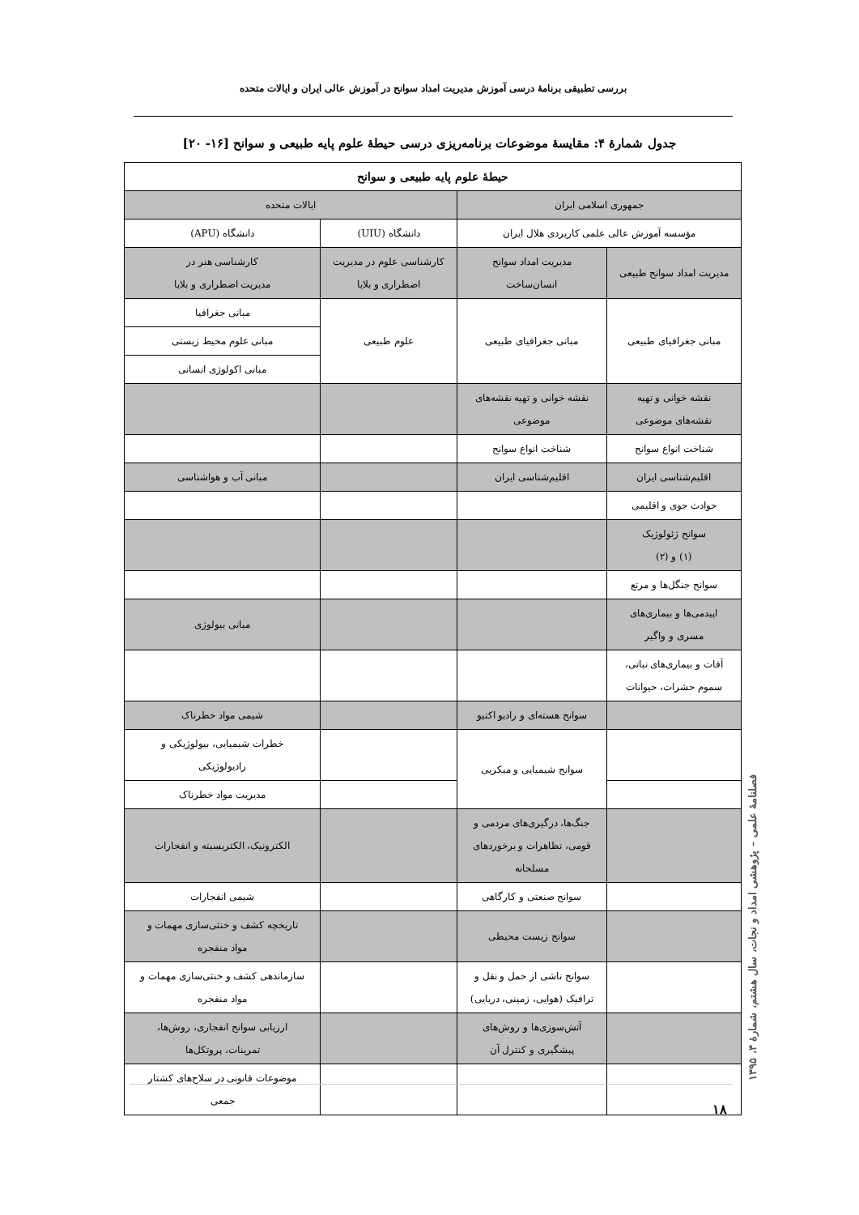بررسی تطبیقی برنامهٔ درسی آموزش مدیریت امداد سوانح در آموزش عالی ایران و ایالات متحده
جدول شمارهٔ ۴: مقایسهٔ موضوعات برنامه‌ریزی درسی حیطهٔ علوم پایه طبیعی و سوانح [۱۶- ۲۰]
| حیطهٔ علوم پایه طبیعی و سوانح | | | |
| --- | --- | --- | --- |
| جمهوری اسلامی ایران | | ایالات متحده | |
| مؤسسه آموزش عالی علمی کاربردی هلال ایران | | دانشگاه (UIU) | دانشگاه (APU) |
| مدیریت امداد سوانح طبیعی | مدیریت امداد سوانح انسان‌ساخت | کارشناسی علوم در مدیریت اضطراری و بلایا | کارشناسی هنر در مدیریت اضطراری و بلایا |
| مبانی جغرافیای طبیعی | مبانی جغرافیای طبیعی | علوم طبیعی | مبانی جغرافیا |
| | | | مبانی علوم محیط زیستی |
| | | | مبانی اکولوژی انسانی |
| نقشه خوانی و تهیه نقشه‌های موضوعی | نقشه خوانی و تهیه نقشه‌های موضوعی | | |
| شناخت انواع سوانح | شناخت انواع سوانح | | |
| اقلیم‌شناسی ایران | اقلیم‌شناسی ایران | | مبانی آب و هواشناسی |
| حوادث جوی و اقلیمی | | | |
| سوانح ژئولوژیک (۱) و (۲) | | | |
| سوانح جنگل‌ها و مرتع | | | |
| اپیدمی‌ها و بیماری‌های مسری و واگیر | | | مبانی بیولوژی |
| آفات و بیماری‌های نباتی، سموم حشرات، حیوانات | | | |
| | سوانح هسته‌ای و رادیو اکتیو | | شیمی مواد خطرناک |
| | سوانح شیمیایی و میکربی | | خطرات شیمیایی، بیولوژیکی و رادیولوژیکی |
| | | | مدیریت مواد خطرناک |
| | جنگ‌ها، درگیری‌های مردمی و قومی، تظاهرات و برخوردهای مسلحانه | | الکترونیک، الکتریسیته و انفجارات |
| | سوانح صنعتی و کارگاهی | | شیمی انفجارات |
| | سوانح زیست محیطی | | تاریخچه کشف و خنثی‌سازی مهمات و مواد منفجره |
| | سوانح ناشی از حمل و نقل و ترافیک (هوایی، زمینی، دریایی) | | سازماندهی کشف و خنثی‌سازی مهمات و مواد منفجره |
| | آتش‌سوزی‌ها و روش‌های پیشگیری و کنترل آن | | ارزیابی سوانح انفجاری، روش‌ها، تمرینات، پروتکل‌ها |
| | | | موضوعات قانونی در سلاح‌های کشتار جمعی |
فصلنامهٔ علمی – پژوهشی امداد و نجات، سال هشتم، شمارهٔ ۳، ۱۳۹۵
۱۸